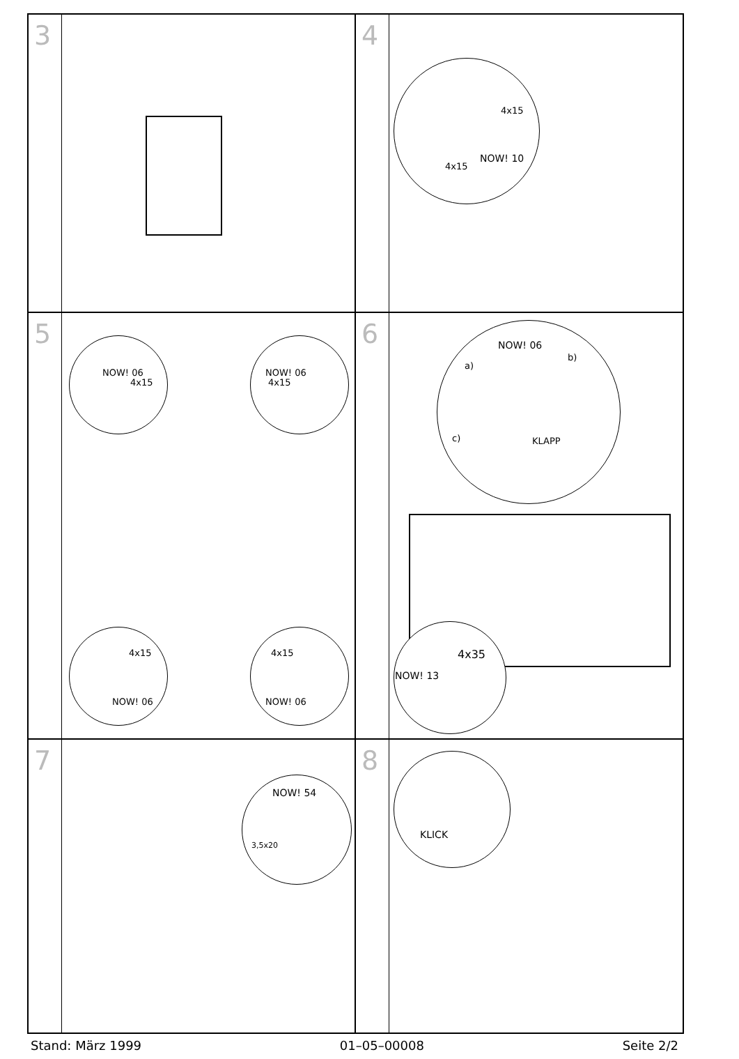3
4
4x15
4x15
NOW! 10
5
NOW! 06
4x15
NOW! 06
4x15
4x15
NOW! 06
4x15
NOW! 06
6
NOW! 06
a)
b)
c) KLAPP
4x35
NOW! 13
7
NOW! 54
3,5x20
8
KLICK
Stand: März 1999 01–05–00008 Seite 2/2